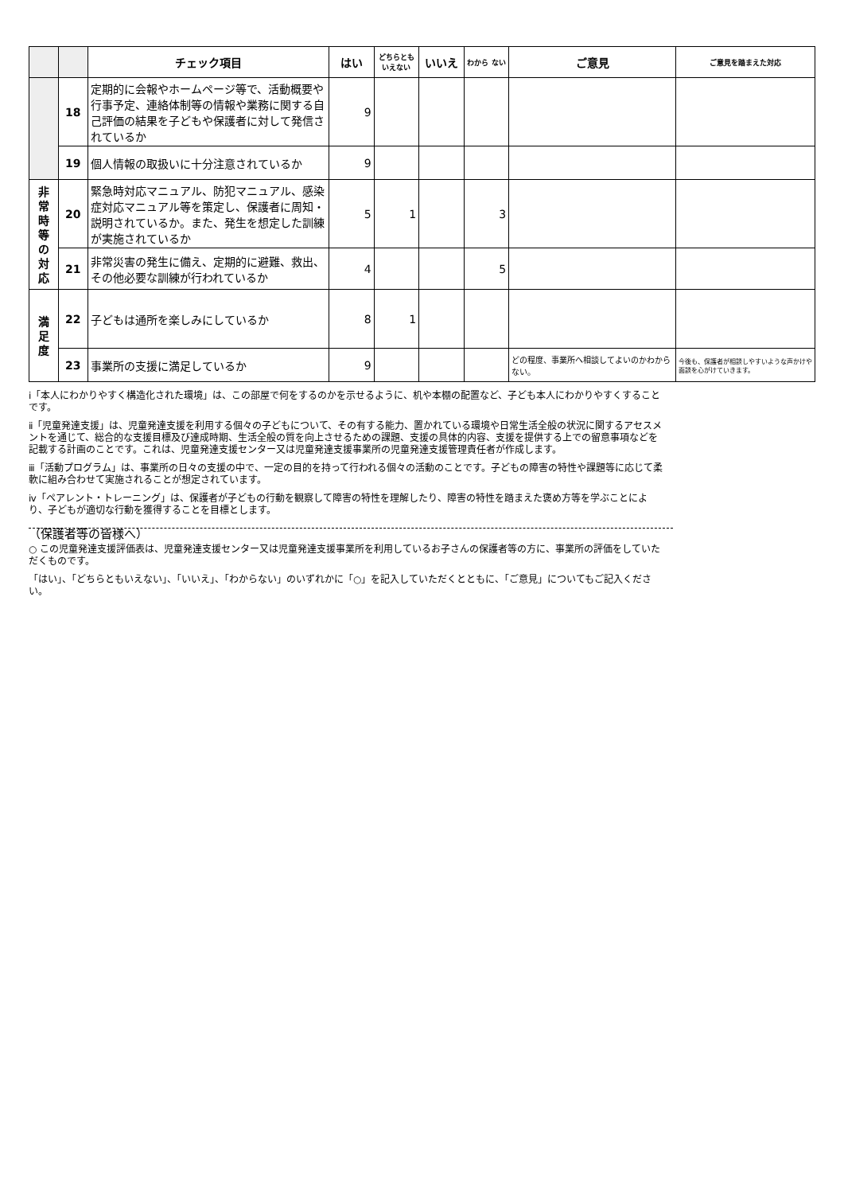| | | チェック項目 | はい | どちらとも いえない | いいえ | わから ない | ご意見 | ご意見を踏まえた対応 |
| --- | --- | --- | --- | --- | --- | --- | --- | --- |
| | 18 | 定期的に会報やホームページ等で、活動概要や行事予定、連絡体制等の情報や業務に関する自己評価の結果を子どもや保護者に対して発信されているか | 9 | | | | | |
| | 19 | 個人情報の取扱いに十分注意されているか | 9 | | | | | |
| 非 常 時 等 の 対 応 | 20 | 緊急時対応マニュアル、防犯マニュアル、感染症対応マニュアル等を策定し、保護者に周知・説明されているか。また、発生を想定した訓練が実施されているか | 5 | 1 | | 3 | | |
| | 21 | 非常災害の発生に備え、定期的に避難、救出、その他必要な訓練が行われているか | 4 | | | 5 | | |
| 満 足 度 | 22 | 子どもは通所を楽しみにしているか | 8 | 1 | | | | |
| | 23 | 事業所の支援に満足しているか | 9 | | | | どの程度、事業所へ相談してよいのかわからない。 | 今後も、保護者が相談しやすいような声かけや面談を心がけていきます。 |
ⅰ「本人にわかりやすく構造化された環境」は、この部屋で何をするのかを示せるように、机や本棚の配置など、子ども本人にわかりやすくすることです。
ⅱ「児童発達支援」は、児童発達支援を利用する個々の子どもについて、その有する能力、置かれている環境や日常生活全般の状況に関するアセスメントを通じて、総合的な支援目標及び達成時期、生活全般の質を向上させるための課題、支援の具体的内容、支援を提供する上での留意事項などを記載する計画のことです。これは、児童発達支援センター又は児童発達支援事業所の児童発達支援管理責任者が作成します。
ⅲ「活動プログラム」は、事業所の日々の支援の中で、一定の目的を持って行われる個々の活動のことです。子どもの障害の特性や課題等に応じて柔軟に組み合わせて実施されることが想定されています。
ⅳ「ペアレント・トレーニング」は、保護者が子どもの行動を観察して障害の特性を理解したり、障害の特性を踏まえた褒め方等を学ぶことにより、子どもが適切な行動を獲得することを目標とします。
（保護者等の皆様へ）
○ この児童発達支援評価表は、児童発達支援センター又は児童発達支援事業所を利用しているお子さんの保護者等の方に、事業所の評価をしていただくものです。
「はい」、「どちらともいえない」、「いいえ」、「わからない」のいずれかに「○」を記入していただくとともに、「ご意見」についてもご記入ください。